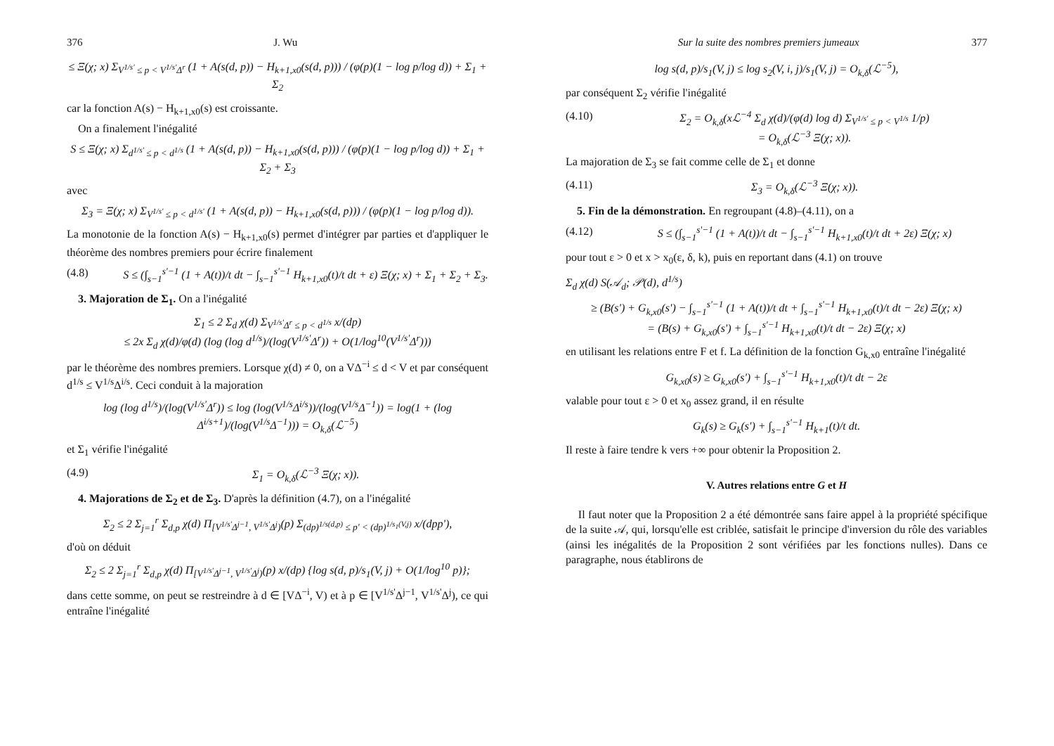376 J. Wu
≤ Ξ(χ; x) Σ<sub>V<sup>1/s'</sup> ≤ p < V<sup>1/s'</sup>Δ<sup>r</sup></sub> (1 + A(s(d, p)) − H<sub>k+1,x0</sub>(s(d, p))) / (φ(p)(1 − log p/log d)) + Σ<sub>1</sub> + Σ<sub>2</sub>
car la fonction A(s) − H<sub>k+1,x0</sub>(s) est croissante.
On a finalement l'inégalité
S ≤ Ξ(χ; x) Σ<sub>d<sup>1/s'</sup> ≤ p < d<sup>1/s</sup></sub> (1 + A(s(d, p)) − H<sub>k+1,x0</sub>(s(d, p))) / (φ(p)(1 − log p/log d)) + Σ<sub>1</sub> + Σ<sub>2</sub> + Σ<sub>3</sub>
avec
Σ<sub>3</sub> = Ξ(χ; x) Σ<sub>V<sup>1/s'</sup> ≤ p < d<sup>1/s'</sup></sub> (1 + A(s(d, p)) − H<sub>k+1,x0</sub>(s(d, p))) / (φ(p)(1 − log p/log d)).
La monotonie de la fonction A(s) − H<sub>k+1,x0</sub>(s) permet d'intégrer par parties et d'appliquer le théorème des nombres premiers pour écrire finalement
(4.8) S ≤ (∫<sub>s−1</sub><sup>s'−1</sup> (1 + A(t))/t dt − ∫<sub>s−1</sub><sup>s'−1</sup> H<sub>k+1,x0</sub>(t)/t dt + ε) Ξ(χ; x) + Σ<sub>1</sub> + Σ<sub>2</sub> + Σ<sub>3</sub>.
3. Majoration de Σ<sub>1</sub>. On a l'inégalité
Σ<sub>1</sub> ≤ 2 Σ<sub>d</sub> χ(d) Σ<sub>V<sup>1/s'</sup>Δ<sup>r</sup> ≤ p < d<sup>1/s</sup></sub> x/(dp)
≤ 2x Σ<sub>d</sub> χ(d)/φ(d) (log (log d<sup>1/s</sup>)/(log(V<sup>1/s'</sup>Δ<sup>r</sup>)) + O(1/log<sup>10</sup>(V<sup>1/s'</sup>Δ<sup>r</sup>)))
par le théorème des nombres premiers. Lorsque χ(d) ≠ 0, on a VΔ<sup>−i</sup> ≤ d < V et par conséquent d<sup>1/s</sup> ≤ V<sup>1/s</sup>Δ<sup>i/s</sup>. Ceci conduit à la majoration
log (log d<sup>1/s</sup>)/(log(V<sup>1/s'</sup>Δ<sup>r</sup>)) ≤ log (log(V<sup>1/s</sup>Δ<sup>i/s</sup>))/(log(V<sup>1/s</sup>Δ<sup>−1</sup>)) = log(1 + (log Δ<sup>i/s+1</sup>)/(log(V<sup>1/s</sup>Δ<sup>−1</sup>))) = O<sub>k,δ</sub>(ℒ<sup>−5</sup>)
et Σ<sub>1</sub> vérifie l'inégalité
(4.9) Σ<sub>1</sub> = O<sub>k,δ</sub>(ℒ<sup>−3</sup> Ξ(χ; x)).
4. Majorations de Σ<sub>2</sub> et de Σ<sub>3</sub>. D'après la définition (4.7), on a l'inégalité
Σ<sub>2</sub> ≤ 2 Σ<sub>j=1</sub><sup>r</sup> Σ<sub>d,p</sub> χ(d) Π<sub>[V<sup>1/s'</sup>Δ<sup>j−1</sup>, V<sup>1/s'</sup>Δ<sup>j</sup>)</sub>(p) Σ<sub>(dp)<sup>1/s(d,p)</sup> ≤ p' < (dp)<sup>1/s<sub>1</sub>(V,j)</sup></sub> x/(dpp'),
d'où on déduit
Σ<sub>2</sub> ≤ 2 Σ<sub>j=1</sub><sup>r</sup> Σ<sub>d,p</sub> χ(d) Π<sub>[V<sup>1/s'</sup>Δ<sup>j−1</sup>, V<sup>1/s'</sup>Δ<sup>j</sup>)</sub>(p) x/(dp) {log s(d, p)/s<sub>1</sub>(V, j) + O(1/log<sup>10</sup> p)};
dans cette somme, on peut se restreindre à d ∈ [VΔ<sup>−i</sup>, V) et à p ∈ [V<sup>1/s'</sup>Δ<sup>j−1</sup>, V<sup>1/s'</sup>Δ<sup>j</sup>), ce qui entraîne l'inégalité
Sur la suite des nombres premiers jumeaux 377
log s(d, p)/s<sub>1</sub>(V, j) ≤ log s<sub>2</sub>(V, i, j)/s<sub>1</sub>(V, j) = O<sub>k,δ</sub>(ℒ<sup>−5</sup>),
par conséquent Σ<sub>2</sub> vérifie l'inégalité
(4.10) Σ<sub>2</sub> = O<sub>k,δ</sub>(xℒ<sup>−4</sup> Σ<sub>d</sub> χ(d)/(φ(d) log d) Σ<sub>V<sup>1/s'</sup> ≤ p < V<sup>1/s</sup></sub> 1/p)
= O<sub>k,δ</sub>(ℒ<sup>−3</sup> Ξ(χ; x)).
La majoration de Σ<sub>3</sub> se fait comme celle de Σ<sub>1</sub> et donne
(4.11) Σ<sub>3</sub> = O<sub>k,δ</sub>(ℒ<sup>−3</sup> Ξ(χ; x)).
5. Fin de la démonstration. En regroupant (4.8)–(4.11), on a
(4.12) S ≤ (∫<sub>s−1</sub><sup>s'−1</sup> (1 + A(t))/t dt − ∫<sub>s−1</sub><sup>s'−1</sup> H<sub>k+1,x0</sub>(t)/t dt + 2ε) Ξ(χ; x)
pour tout ε > 0 et x > x<sub>0</sub>(ε, δ, k), puis en reportant dans (4.1) on trouve
Σ<sub>d</sub> χ(d) S(𝒜<sub>d</sub>; 𝒫(d), d<sup>1/s</sup>)
≥ (B(s') + G<sub>k,x0</sub>(s') − ∫<sub>s−1</sub><sup>s'−1</sup> (1 + A(t))/t dt + ∫<sub>s−1</sub><sup>s'−1</sup> H<sub>k+1,x0</sub>(t)/t dt − 2ε) Ξ(χ; x)
= (B(s) + G<sub>k,x0</sub>(s') + ∫<sub>s−1</sub><sup>s'−1</sup> H<sub>k+1,x0</sub>(t)/t dt − 2ε) Ξ(χ; x)
en utilisant les relations entre F et f. La définition de la fonction G<sub>k,x0</sub> entraîne l'inégalité
G<sub>k,x0</sub>(s) ≥ G<sub>k,x0</sub>(s') + ∫<sub>s−1</sub><sup>s'−1</sup> H<sub>k+1,x0</sub>(t)/t dt − 2ε
valable pour tout ε > 0 et x<sub>0</sub> assez grand, il en résulte
G<sub>k</sub>(s) ≥ G<sub>k</sub>(s') + ∫<sub>s−1</sub><sup>s'−1</sup> H<sub>k+1</sub>(t)/t dt.
Il reste à faire tendre k vers +∞ pour obtenir la Proposition 2.
V. Autres relations entre G et H
Il faut noter que la Proposition 2 a été démontrée sans faire appel à la propriété spécifique de la suite 𝒜, qui, lorsqu'elle est criblée, satisfait le principe d'inversion du rôle des variables (ainsi les inégalités de la Proposition 2 sont vérifiées par les fonctions nulles). Dans ce paragraphe, nous établirons de